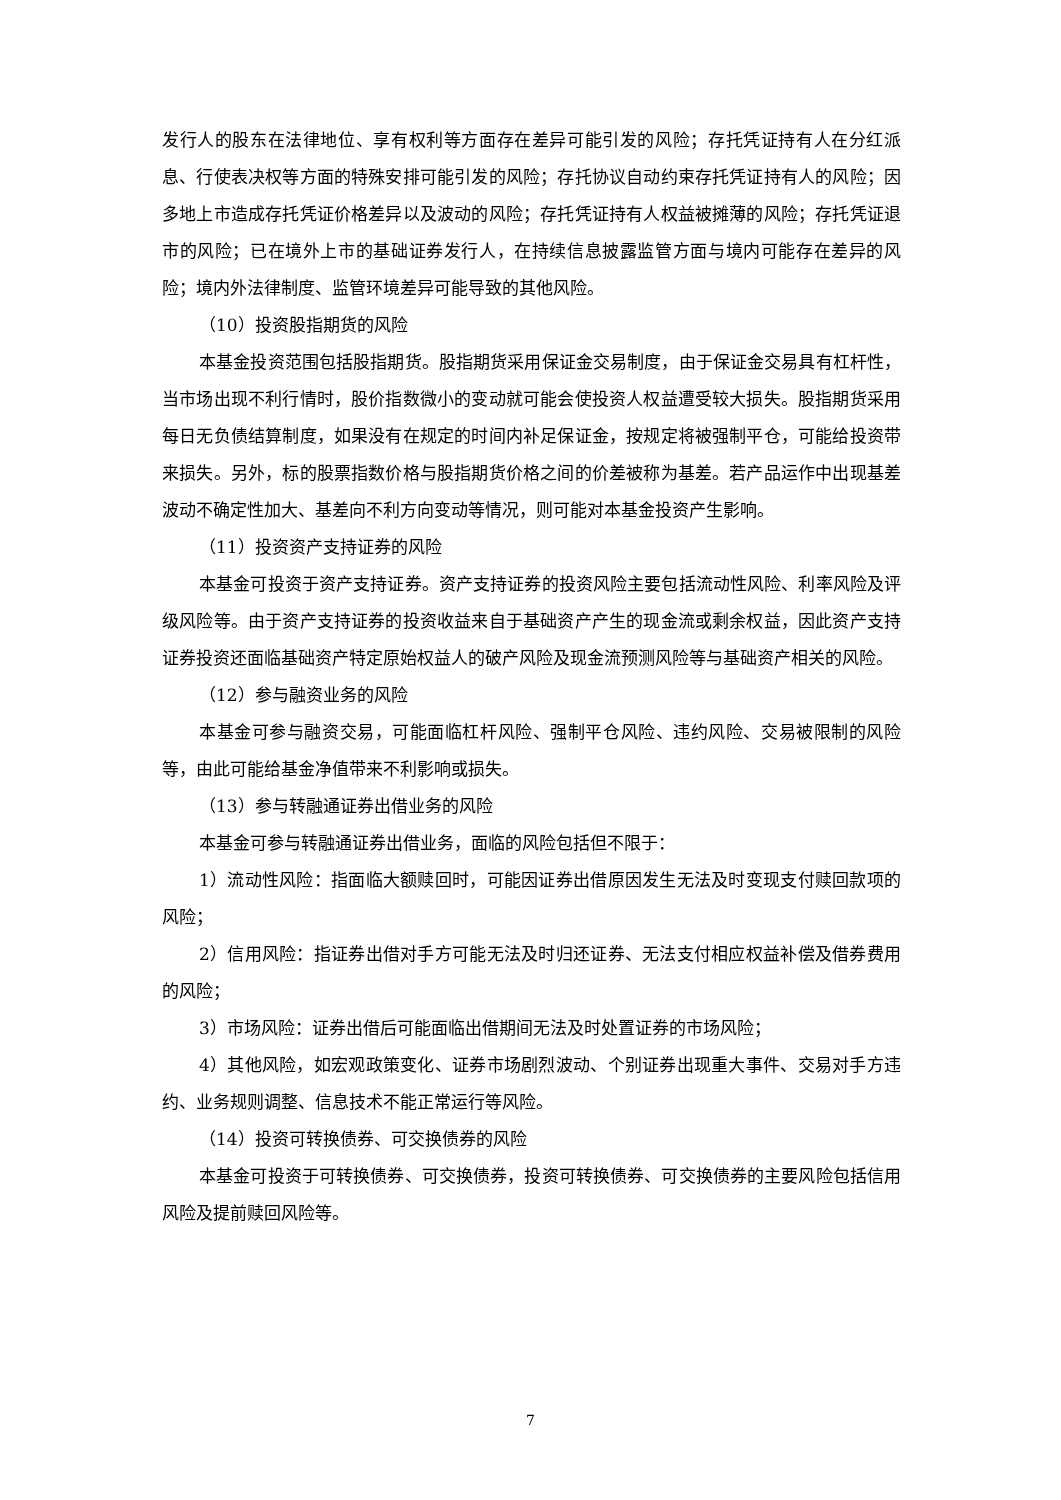发行人的股东在法律地位、享有权利等方面存在差异可能引发的风险；存托凭证持有人在分红派息、行使表决权等方面的特殊安排可能引发的风险；存托协议自动约束存托凭证持有人的风险；因多地上市造成存托凭证价格差异以及波动的风险；存托凭证持有人权益被摊薄的风险；存托凭证退市的风险；已在境外上市的基础证券发行人，在持续信息披露监管方面与境内可能存在差异的风险；境内外法律制度、监管环境差异可能导致的其他风险。
（10）投资股指期货的风险
本基金投资范围包括股指期货。股指期货采用保证金交易制度，由于保证金交易具有杠杆性，当市场出现不利行情时，股价指数微小的变动就可能会使投资人权益遭受较大损失。股指期货采用每日无负债结算制度，如果没有在规定的时间内补足保证金，按规定将被强制平仓，可能给投资带来损失。另外，标的股票指数价格与股指期货价格之间的价差被称为基差。若产品运作中出现基差波动不确定性加大、基差向不利方向变动等情况，则可能对本基金投资产生影响。
（11）投资资产支持证券的风险
本基金可投资于资产支持证券。资产支持证券的投资风险主要包括流动性风险、利率风险及评级风险等。由于资产支持证券的投资收益来自于基础资产产生的现金流或剩余权益，因此资产支持证券投资还面临基础资产特定原始权益人的破产风险及现金流预测风险等与基础资产相关的风险。
（12）参与融资业务的风险
本基金可参与融资交易，可能面临杠杆风险、强制平仓风险、违约风险、交易被限制的风险等，由此可能给基金净值带来不利影响或损失。
（13）参与转融通证券出借业务的风险
本基金可参与转融通证券出借业务，面临的风险包括但不限于：
1）流动性风险：指面临大额赎回时，可能因证券出借原因发生无法及时变现支付赎回款项的风险；
2）信用风险：指证券出借对手方可能无法及时归还证券、无法支付相应权益补偿及借券费用的风险；
3）市场风险：证券出借后可能面临出借期间无法及时处置证券的市场风险；
4）其他风险，如宏观政策变化、证券市场剧烈波动、个别证券出现重大事件、交易对手方违约、业务规则调整、信息技术不能正常运行等风险。
（14）投资可转换债券、可交换债券的风险
本基金可投资于可转换债券、可交换债券，投资可转换债券、可交换债券的主要风险包括信用风险及提前赎回风险等。
7